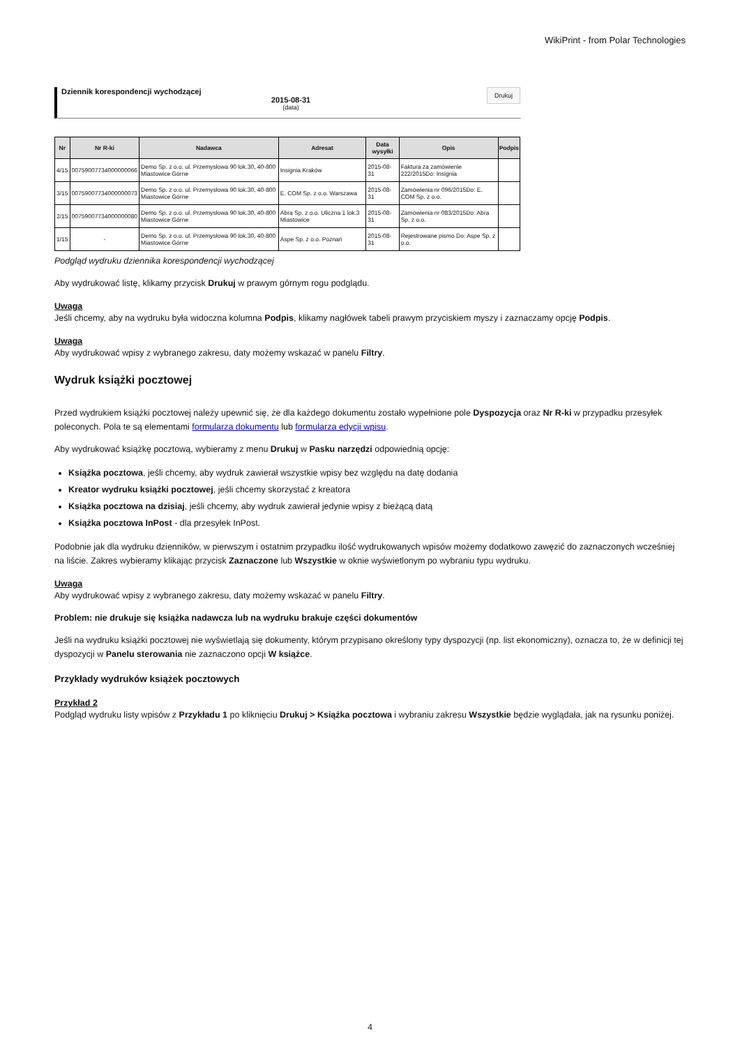WikiPrint - from Polar Technologies
Dziennik korespondencji wychodzącej
2015-08-31
(data)
Drukuj
| Nr | Nr R-ki | Nadawca | Adresat | Data wysyłki | Opis | Podpis |
| --- | --- | --- | --- | --- | --- | --- |
| 4/15 | 00759007734000000066 | Demo Sp. z o.o. ul. Przemysłowa 90 lok.30, 40-800 Miastowice Górne | Insignia Kraków | 2015-08-31 | Faktura za zamówienie 222/2015Do: Insignia | |
| 3/15 | 00759007734000000073 | Demo Sp. z o.o. ul. Przemysłowa 90 lok.30, 40-800 Miastowice Górne | E. COM Sp. z o.o. Warszawa | 2015-08-31 | Zamówienia nr 096/2015Do: E. COM Sp. z o.o. | |
| 2/15 | 00759007734000000080 | Demo Sp. z o.o. ul. Przemysłowa 90 lok.30, 40-800 Miastowice Górne | Abra Sp. z o.o. Uliczna 1 lok.3 Miastowice | 2015-08-31 | Zamówienia nr 083/2015Do: Abra Sp. z o.o. | |
| 1/15 | - | Demo Sp. z o.o. ul. Przemysłowa 90 lok.30, 40-800 Miastowice Górne | Aspe Sp. z o.o. Poznań | 2015-08-31 | Rejestrowane pismo Do: Aspe Sp. z o.o. | |
Podgląd wydruku dziennika korespondencji wychodzącej
Aby wydrukować listę, klikamy przycisk Drukuj w prawym górnym rogu podglądu.
Uwaga
Jeśli chcemy, aby na wydruku była widoczna kolumna Podpis, klikamy nagłówek tabeli prawym przyciskiem myszy i zaznaczamy opcję Podpis.
Uwaga
Aby wydrukować wpisy z wybranego zakresu, daty możemy wskazać w panelu Filtry.
Wydruk książki pocztowej
Przed wydrukiem książki pocztowej należy upewnić się, że dla każdego dokumentu zostało wypełnione pole Dyspozycja oraz Nr R-ki w przypadku przesyłek poleconych. Pola te są elementami formularza dokumentu lub formularza edycji wpisu.
Aby wydrukować książkę pocztową, wybieramy z menu Drukuj w Pasku narzędzi odpowiednią opcję:
Książka pocztowa, jeśli chcemy, aby wydruk zawierał wszystkie wpisy bez względu na datę dodania
Kreator wydruku książki pocztowej, jeśli chcemy skorzystać z kreatora
Książka pocztowa na dzisiaj, jeśli chcemy, aby wydruk zawierał jedynie wpisy z bieżącą datą
Książka pocztowa InPost - dla przesyłek InPost.
Podobnie jak dla wydruku dzienników, w pierwszym i ostatnim przypadku ilość wydrukowanych wpisów możemy dodatkowo zawęzić do zaznaczonych wcześniej na liście. Zakres wybieramy klikając przycisk Zaznaczone lub Wszystkie w oknie wyświetlonym po wybraniu typu wydruku.
Uwaga
Aby wydrukować wpisy z wybranego zakresu, daty możemy wskazać w panelu Filtry.
Problem: nie drukuje się książka nadawcza lub na wydruku brakuje części dokumentów
Jeśli na wydruku książki pocztowej nie wyświetlają się dokumenty, którym przypisano określony typy dyspozycji (np. list ekonomiczny), oznacza to, że w definicji tej dyspozycji w Panelu sterowania nie zaznaczono opcji W książce.
Przykłady wydruków książek pocztowych
Przykład 2
Podgląd wydruku listy wpisów z Przykładu 1 po kliknięciu Drukuj > Książka pocztowa i wybraniu zakresu Wszystkie będzie wyglądała, jak na rysunku poniżej.
4